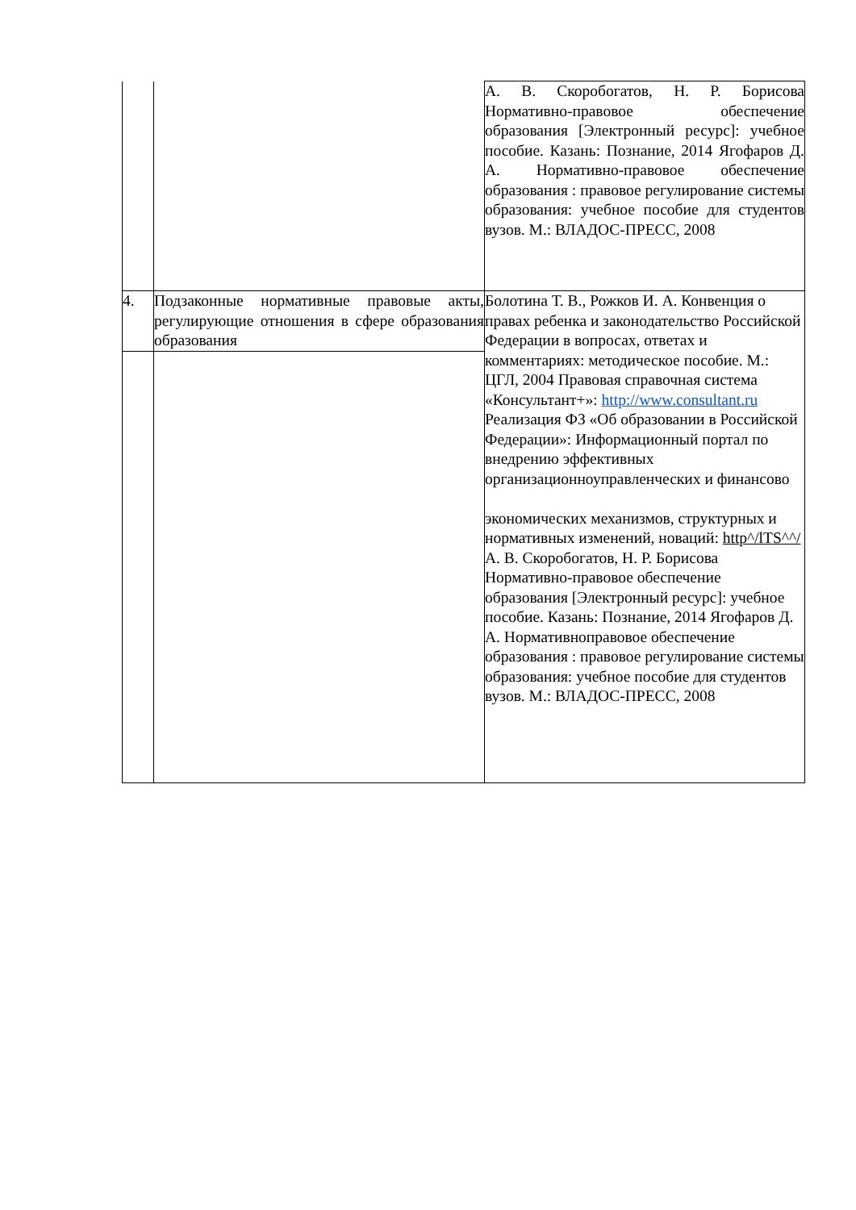| | | А. В. Скоробогатов, Н. Р. Борисова Нормативно-правовое обеспечение образования [Электронный ресурс]: учебное пособие. Казань: Познание, 2014 Ягофаров Д. А. Нормативно-правовое обеспечение образования : правовое регулирование системы образования: учебное пособие для студентов вузов. М.: ВЛАДОС-ПРЕСС, 2008 |
| 4. | Подзаконные нормативные правовые акты, регулирующие отношения в сфере образования образования | Болотина Т. В., Рожков И. А. Конвенция о правах ребенка и законодательство Российской Федерации в вопросах, ответах и комментариях: методическое пособие. М.: ЦГЛ, 2004 Правовая справочная система «Консультант+»: http://www.consultant.ru Реализация ФЗ «Об образовании в Российской Федерации»: Информационный портал по внедрению эффективных организационноуправленческих и финансово экономических механизмов, структурных и нормативных изменений, новаций: http^/lTS^^/ А. В. Скоробогатов, Н. Р. Борисова Нормативно-правовое обеспечение образования [Электронный ресурс]: учебное пособие. Казань: Познание, 2014 Ягофаров Д. А. Нормативноправовое обеспечение образования : правовое регулирование системы образования: учебное пособие для студентов вузов. М.: ВЛАДОС-ПРЕСС, 2008 |